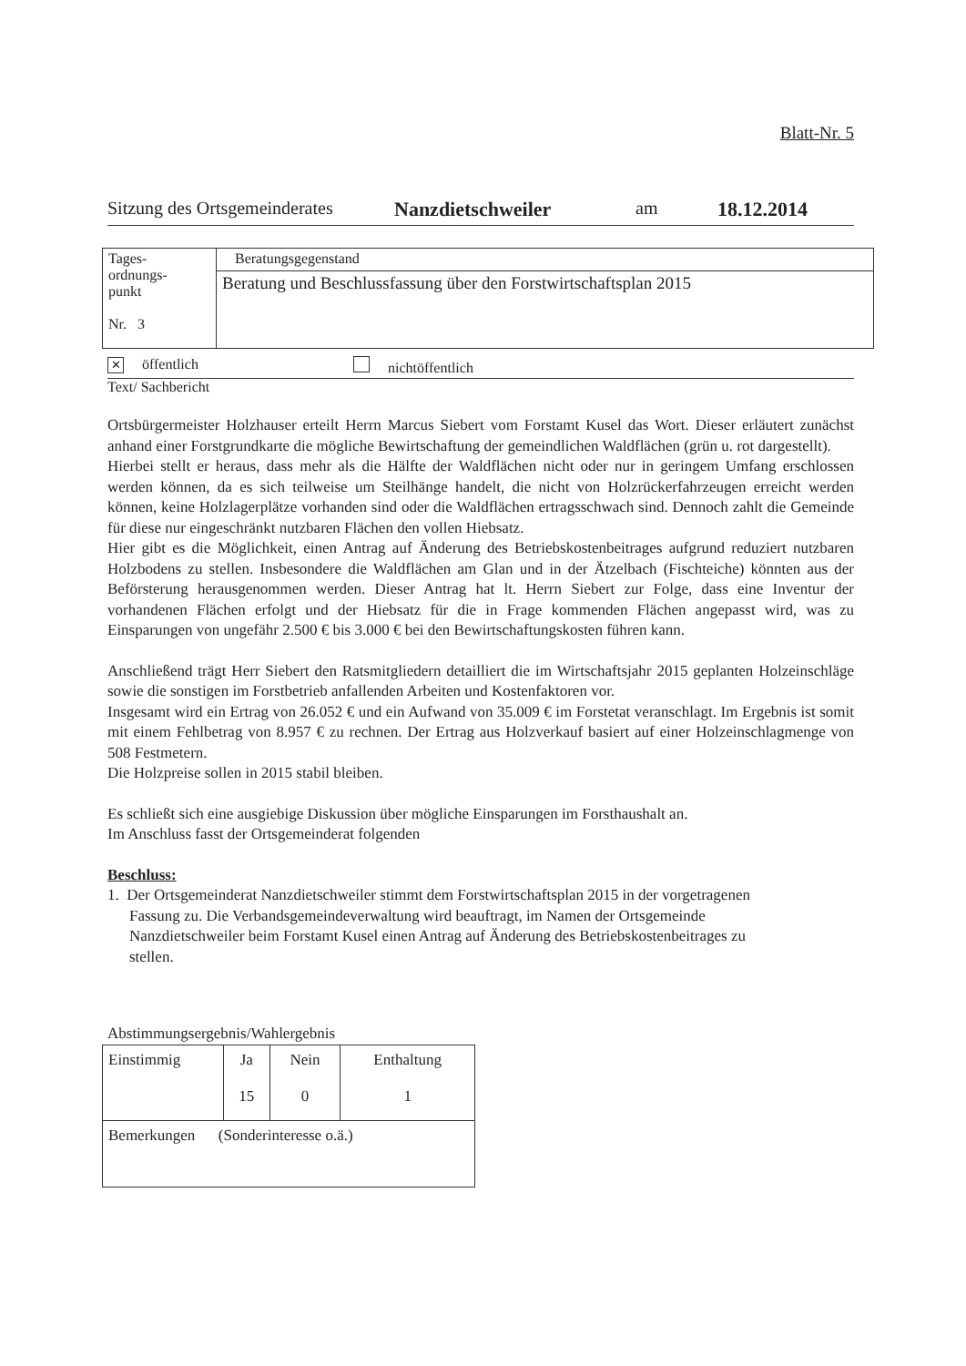Blatt-Nr. 5
Sitzung des Ortsgemeinderates Nanzdietschweiler am 18.12.2014
| Tages- ordnungs- punkt Nr. 3 | Beratungsgegenstand |
| | Beratung und Beschlussfassung über den Forstwirtschaftsplan 2015 |
✕ öffentlich nichtöffentlich
Text/ Sachbericht
Ortsbürgermeister Holzhauser erteilt Herrn Marcus Siebert vom Forstamt Kusel das Wort. Dieser erläutert zunächst anhand einer Forstgrundkarte die mögliche Bewirtschaftung der gemeindlichen Waldflächen (grün u. rot dargestellt).
Hierbei stellt er heraus, dass mehr als die Hälfte der Waldflächen nicht oder nur in geringem Umfang erschlossen werden können, da es sich teilweise um Steilhänge handelt, die nicht von Holzrückerfahrzeugen erreicht werden können, keine Holzlagerplätze vorhanden sind oder die Waldflächen ertragsschwach sind. Dennoch zahlt die Gemeinde für diese nur eingeschränkt nutzbaren Flächen den vollen Hiebsatz.
Hier gibt es die Möglichkeit, einen Antrag auf Änderung des Betriebskostenbeitrages aufgrund reduziert nutzbaren Holzbodens zu stellen. Insbesondere die Waldflächen am Glan und in der Ätzelbach (Fischteiche) könnten aus der Beförsterung herausgenommen werden. Dieser Antrag hat lt. Herrn Siebert zur Folge, dass eine Inventur der vorhandenen Flächen erfolgt und der Hiebsatz für die in Frage kommenden Flächen angepasst wird, was zu Einsparungen von ungefähr 2.500 € bis 3.000 € bei den Bewirtschaftungskosten führen kann.
Anschließend trägt Herr Siebert den Ratsmitgliedern detailliert die im Wirtschaftsjahr 2015 geplanten Holzeinschläge sowie die sonstigen im Forstbetrieb anfallenden Arbeiten und Kostenfaktoren vor.
Insgesamt wird ein Ertrag von 26.052 € und ein Aufwand von 35.009 € im Forstetat veranschlagt. Im Ergebnis ist somit mit einem Fehlbetrag von 8.957 € zu rechnen. Der Ertrag aus Holzverkauf basiert auf einer Holzeinschlagmenge von 508 Festmetern.
Die Holzpreise sollen in 2015 stabil bleiben.
Es schließt sich eine ausgiebige Diskussion über mögliche Einsparungen im Forsthaushalt an.
Im Anschluss fasst der Ortsgemeinderat folgenden
Beschluss:
1. Der Ortsgemeinderat Nanzdietschweiler stimmt dem Forstwirtschaftsplan 2015 in der vorgetragenen Fassung zu. Die Verbandsgemeindeverwaltung wird beauftragt, im Namen der Ortsgemeinde Nanzdietschweiler beim Forstamt Kusel einen Antrag auf Änderung des Betriebskostenbeitrages zu stellen.
Abstimmungsergebnis/Wahlergebnis
| Einstimmig | Ja 15 | Nein 0 | Enthaltung 1 |
| Bemerkungen (Sonderinteresse o.ä.) | | | |